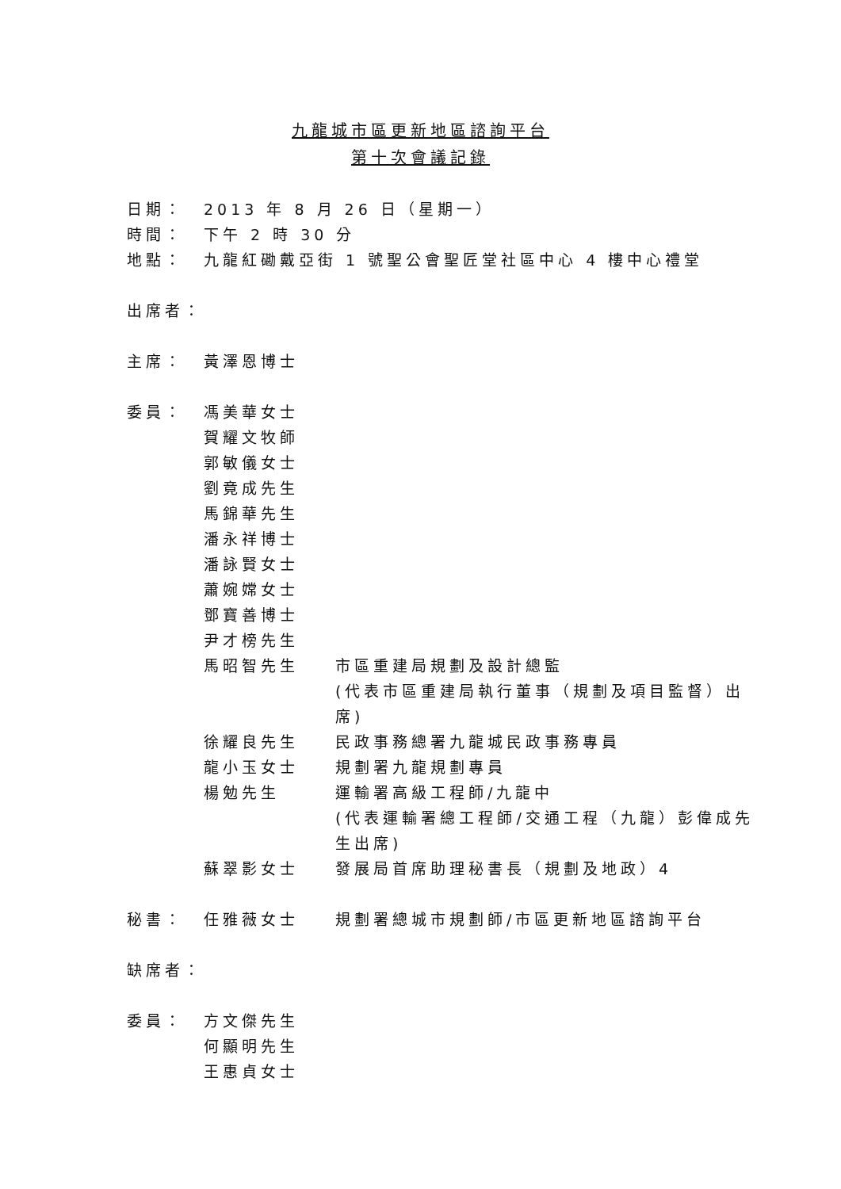九龍城市區更新地區諮詢平台
第十次會議記錄
日期： 2013 年 8 月 26 日（星期一）
時間： 下午 2 時 30 分
地點： 九龍紅磡戴亞街 1 號聖公會聖匠堂社區中心 4 樓中心禮堂
出席者：
主席： 黃澤恩博士
委員： 馮美華女士
賀耀文牧師
郭敏儀女士
劉竟成先生
馬錦華先生
潘永祥博士
潘詠賢女士
蕭婉嫦女士
鄧寶善博士
尹才榜先生
馬昭智先生 市區重建局規劃及設計總監
(代表市區重建局執行董事（規劃及項目監督）出席)
徐耀良先生 民政事務總署九龍城民政事務專員
龍小玉女士 規劃署九龍規劃專員
楊勉先生 運輸署高級工程師/九龍中
(代表運輸署總工程師/交通工程（九龍）彭偉成先生出席)
蘇翠影女士 發展局首席助理秘書長（規劃及地政）4
秘書： 任雅薇女士 規劃署總城市規劃師/市區更新地區諮詢平台
缺席者：
委員： 方文傑先生
何顯明先生
王惠貞女士